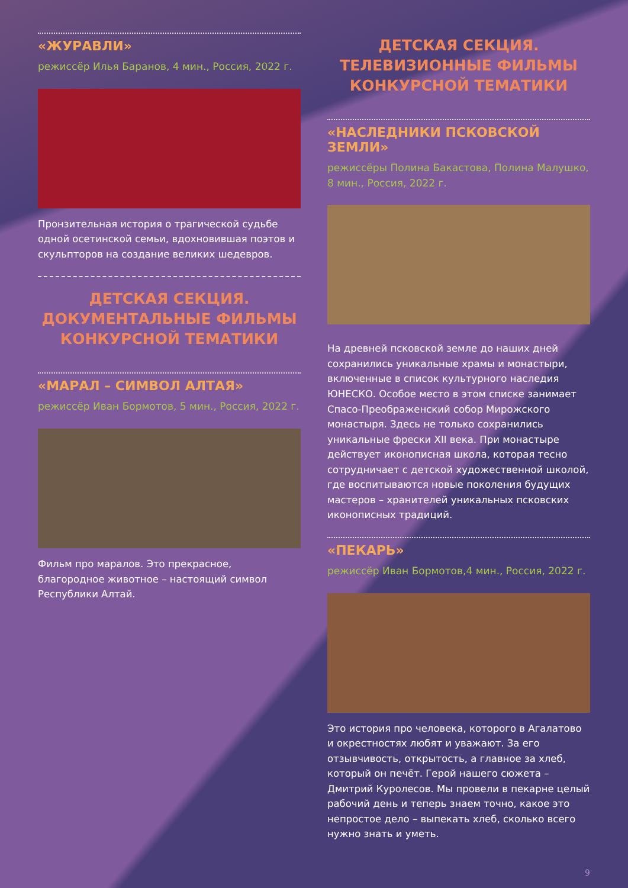«ЖУРАВЛИ»
режиссёр Илья Баранов, 4 мин., Россия, 2022 г.
Пронзительная история о трагической судьбе одной осетинской семьи, вдохновившая поэтов и скульпторов на создание великих шедевров.
ДЕТСКАЯ СЕКЦИЯ.
ДОКУМЕНТАЛЬНЫЕ ФИЛЬМЫ
КОНКУРСНОЙ ТЕМАТИКИ
«МАРАЛ – СИМВОЛ АЛТАЯ»
режиссёр Иван Бормотов, 5 мин., Россия, 2022 г.
Фильм про маралов. Это прекрасное, благородное животное – настоящий символ Республики Алтай.
ДЕТСКАЯ СЕКЦИЯ.
ТЕЛЕВИЗИОННЫЕ ФИЛЬМЫ
КОНКУРСНОЙ ТЕМАТИКИ
«НАСЛЕДНИКИ ПСКОВСКОЙ ЗЕМЛИ»
режиссёры Полина Бакастова, Полина Малушко, 8 мин., Россия, 2022 г.
На древней псковской земле до наших дней сохранились уникальные храмы и монастыри, включенные в список культурного наследия ЮНЕСКО. Особое место в этом списке занимает Спасо-Преображенский собор Мирожского монастыря. Здесь не только сохранились уникальные фрески XII века. При монастыре действует иконописная школа, которая тесно сотрудничает с детской художественной школой, где воспитываются новые поколения будущих мастеров – хранителей уникальных псковских иконописных традиций.
«ПЕКАРЬ»
режиссёр Иван Бормотов,4 мин., Россия, 2022 г.
Это история про человека, которого в Агалатово и окрестностях любят и уважают. За его отзывчивость, открытость, а главное за хлеб, который он печёт. Герой нашего сюжета – Дмитрий Куролесов. Мы провели в пекарне целый рабочий день и теперь знаем точно, какое это непростое дело – выпекать хлеб, сколько всего нужно знать и уметь.
9